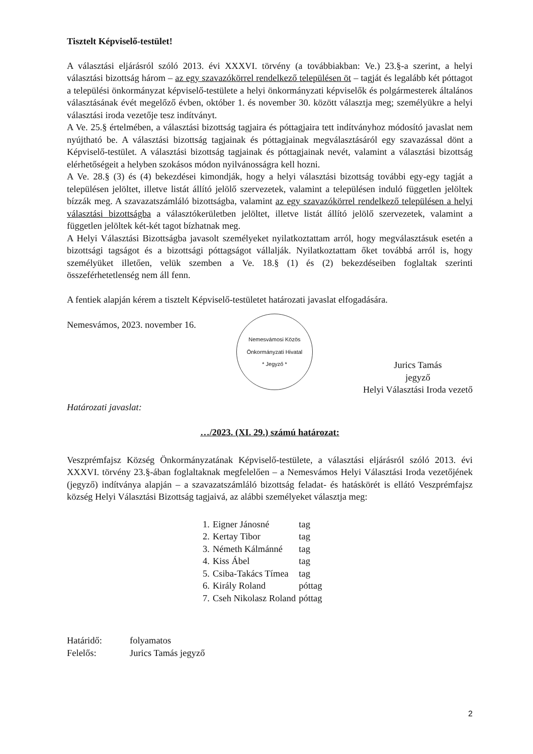Tisztelt Képviselő-testület!
A választási eljárásról szóló 2013. évi XXXVI. törvény (a továbbiakban: Ve.) 23.§-a szerint, a helyi választási bizottság három – az egy szavazókörrel rendelkező településen öt – tagját és legalább két póttagot a települési önkormányzat képviselő-testülete a helyi önkormányzati képviselők és polgármesterek általános választásának évét megelőző évben, október 1. és november 30. között választja meg; személyükre a helyi választási iroda vezetője tesz indítványt.
A Ve. 25.§ értelmében, a választási bizottság tagjaira és póttagjaira tett indítványhoz módosító javaslat nem nyújtható be. A választási bizottság tagjainak és póttagjainak megválasztásáról egy szavazással dönt a Képviselő-testület. A választási bizottság tagjainak és póttagjainak nevét, valamint a választási bizottság elérhetőségeit a helyben szokásos módon nyilvánosságra kell hozni.
A Ve. 28.§ (3) és (4) bekezdései kimondják, hogy a helyi választási bizottság további egy-egy tagját a településen jelöltet, illetve listát állító jelölő szervezetek, valamint a településen induló független jelöltek bízzák meg. A szavazatszámláló bizottságba, valamint az egy szavazókörrel rendelkező településen a helyi választási bizottságba a választókerületben jelöltet, illetve listát állító jelölő szervezetek, valamint a független jelöltek két-két tagot bízhatnak meg.
A Helyi Választási Bizottságba javasolt személyeket nyilatkoztattam arról, hogy megválasztásuk esetén a bizottsági tagságot és a bizottsági póttagságot vállalják. Nyilatkoztattam őket továbbá arról is, hogy személyüket illetően, velük szemben a Ve. 18.§ (1) és (2) bekezdéseiben foglaltak szerinti összeférhetetlenség nem áll fenn.
A fentiek alapján kérem a tisztelt Képviselő-testületet határozati javaslat elfogadására.
Nemesvámos, 2023. november 16.
Nemesvámosi Közös Önkormányzati Hivatal
* Jegyző *
Jurics Tamás
jegyző
Helyi Választási Iroda vezető
Határozati javaslat:
…/2023. (XI. 29.) számú határozat:
Veszprémfajsz Község Önkormányzatának Képviselő-testülete, a választási eljárásról szóló 2013. évi XXXVI. törvény 23.§-ában foglaltaknak megfelelően – a Nemesvámos Helyi Választási Iroda vezetőjének (jegyző) indítványa alapján – a szavazatszámláló bizottság feladat- és hatáskörét is ellátó Veszprémfajsz község Helyi Választási Bizottság tagjaivá, az alábbi személyeket választja meg:
| 1. | Eigner Jánosné | tag |
| 2. | Kertay Tibor | tag |
| 3. | Németh Kálmánné | tag |
| 4. | Kiss Ábel | tag |
| 5. | Csiba-Takács Tímea | tag |
| 6. | Király Roland | póttag |
| 7. | Cseh Nikolasz Roland | póttag |
Határidő:
folyamatos
Felelős:
Jurics Tamás jegyző
2